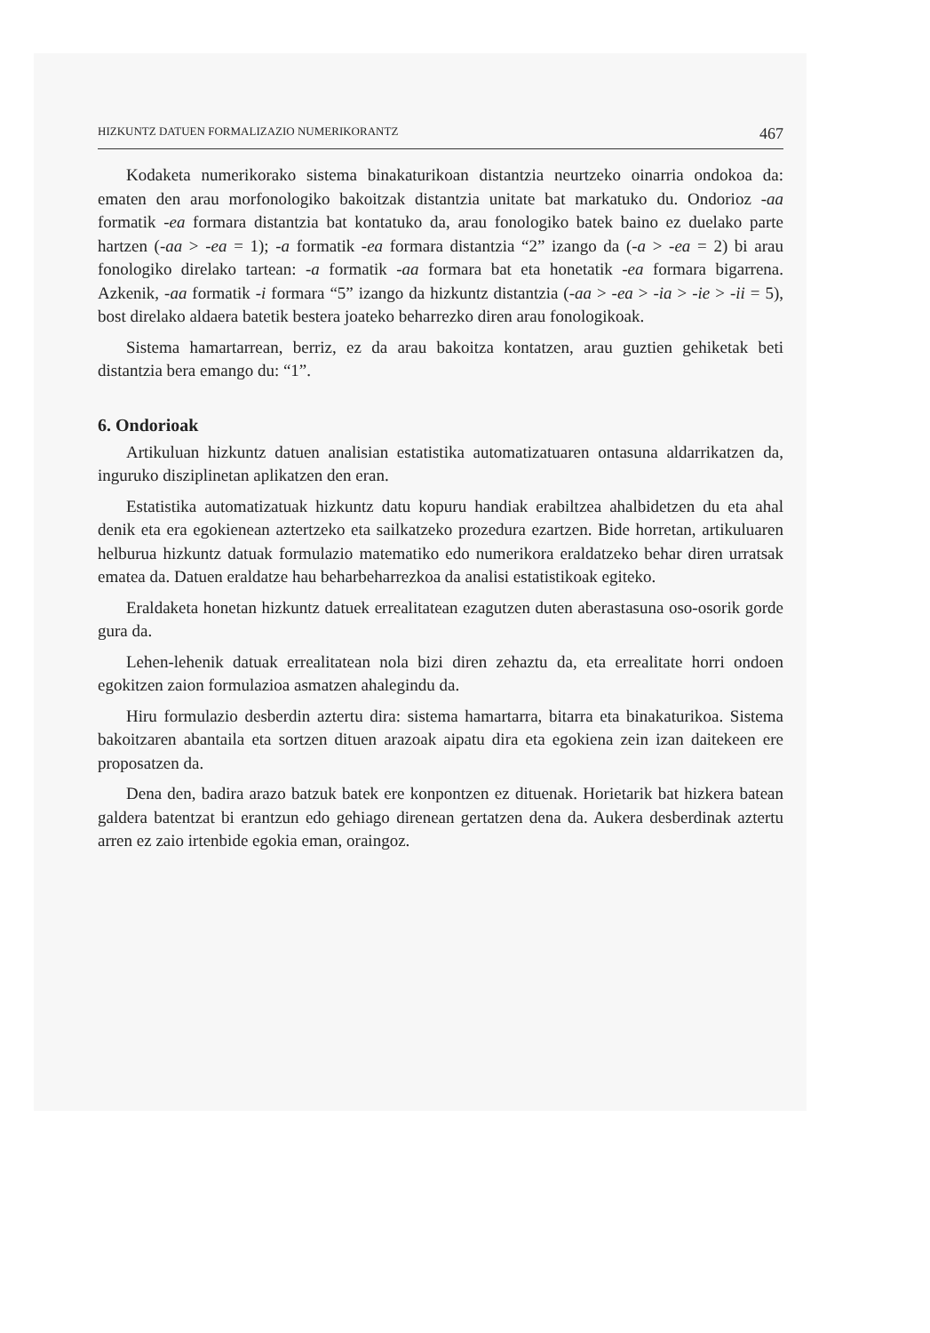HIZKUNTZ DATUEN FORMALIZAZIO NUMERIKORANTZ 467
Kodaketa numerikorako sistema binakaturikoan distantzia neurtzeko oinarria ondokoa da: ematen den arau morfonologiko bakoitzak distantzia unitate bat markatuko du. Ondorioz -aa formatik -ea formara distantzia bat kontatuko da, arau fonologiko batek baino ez duelako parte hartzen (-aa > -ea = 1); -a formatik -ea formara distantzia “2” izango da (-a > -ea = 2) bi arau fonologiko direlako tartean: -a formatik -aa formara bat eta honetatik -ea formara bigarrena. Azkenik, -aa formatik -i formara “5” izango da hizkuntz distantzia (-aa > -ea > -ia > -ie > -ii = 5), bost direlako aldaera batetik bestera joateko beharrezko diren arau fonologikoak.
Sistema hamartarrean, berriz, ez da arau bakoitza kontatzen, arau guztien gehiketak beti distantzia bera emango du: “1”.
6. Ondorioak
Artikuluan hizkuntz datuen analisian estatistika automatizatuaren ontasuna aldarrikatzen da, inguruko disziplinetan aplikatzen den eran.
Estatistika automatizatuak hizkuntz datu kopuru handiak erabiltzea ahalbidetzen du eta ahal denik eta era egokienean aztertzeko eta sailkatzeko prozedura ezartzen. Bide horretan, artikuluaren helburua hizkuntz datuak formulazio matematiko edo numerikora eraldatzeko behar diren urratsak ematea da. Datuen eraldatze hau beharbeharrezkoa da analisi estatistikoak egiteko.
Eraldaketa honetan hizkuntz datuek errealitatean ezagutzen duten aberastasuna oso-osorik gorde gura da.
Lehen-lehenik datuak errealitatean nola bizi diren zehaztu da, eta errealitate horri ondoen egokitzen zaion formulazioa asmatzen ahalegindu da.
Hiru formulazio desberdin aztertu dira: sistema hamartarra, bitarra eta binakaturikoa. Sistema bakoitzaren abantaila eta sortzen dituen arazoak aipatu dira eta egokiena zein izan daitekeen ere proposatzen da.
Dena den, badira arazo batzuk batek ere konpontzen ez dituenak. Horietarik bat hizkera batean galdera batentzat bi erantzun edo gehiago direnean gertatzen dena da. Aukera desberdinak aztertu arren ez zaio irtenbide egokia eman, oraingoz.